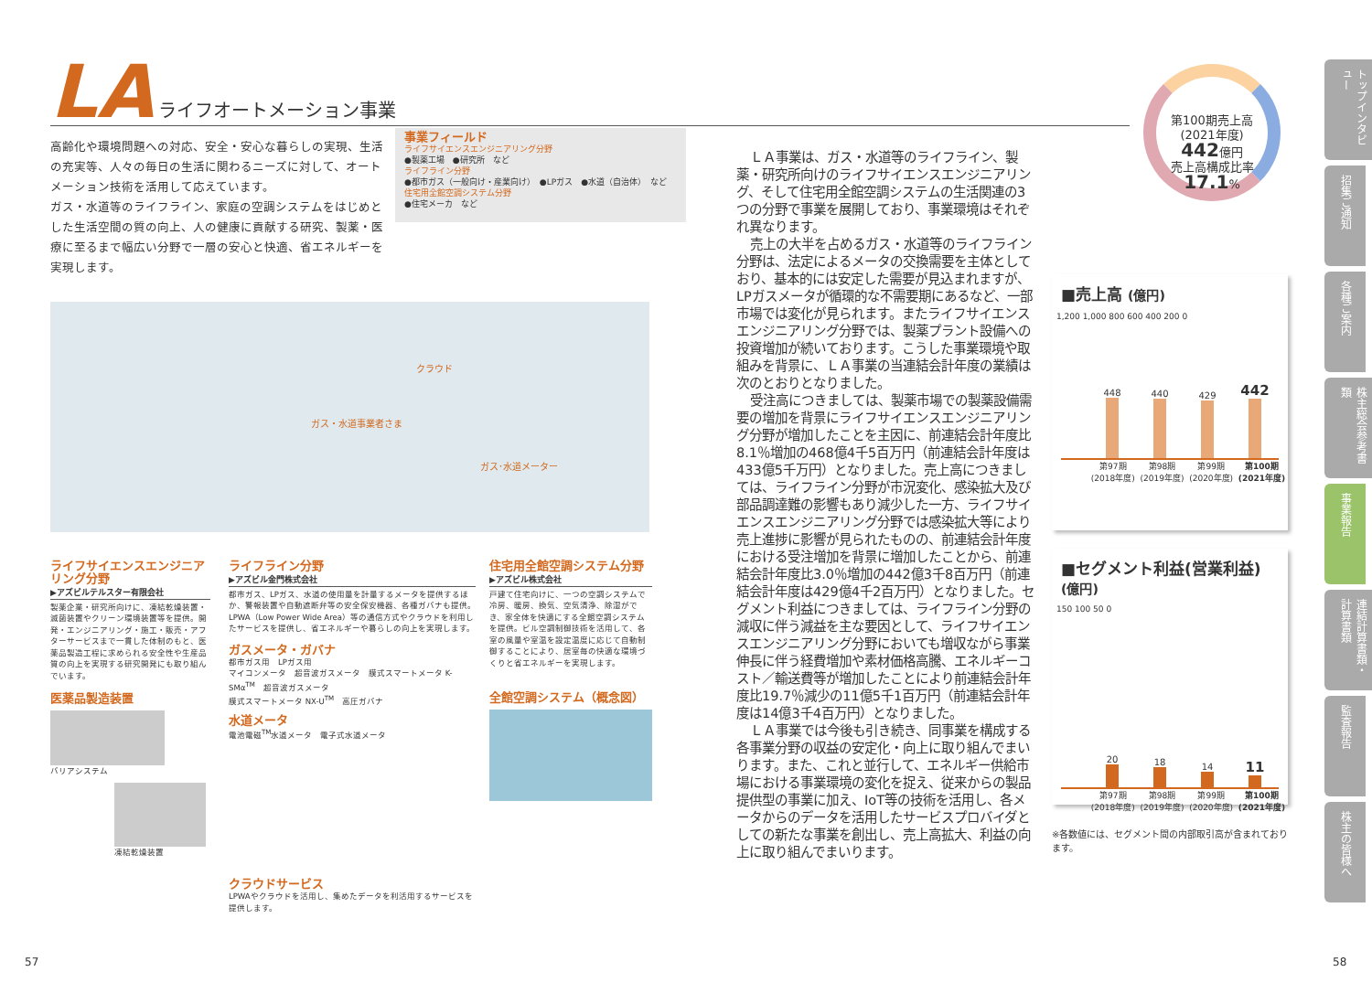LA ライフオートメーション事業
高齢化や環境問題への対応、安全・安心な暮らしの実現、生活の充実等、人々の毎日の生活に関わるニーズに対して、オートメーション技術を活用して応えています。
ガス・水道等のライフライン、家庭の空調システムをはじめとした生活空間の質の向上、人の健康に貢献する研究、製薬・医療に至るまで幅広い分野で一層の安心と快適、省エネルギーを実現します。
事業フィールド
ライフサイエンスエンジニアリング分野
●製薬工場　●研究所　など
ライフライン分野
●都市ガス（一般向け・産業向け）　●LPガス　●水道（自治体）　など
住宅用全館空調システム分野
●住宅メーカ　など
クラウド
ガス・水道事業者さま
ガス･水道メーター
ライフサイエンスエンジニアリング分野
▶アズビルテルスター有限会社
製薬企業・研究所向けに、凍結乾燥装置・滅菌装置やクリーン環境装置等を提供。開発・エンジニアリング・施工・販売・アフターサービスまで一貫した体制のもと、医薬品製造工程に求められる安全性や生産品質の向上を実現する研究開発にも取り組んでいます。
医薬品製造装置
バリアシステム
凍結乾燥装置
ライフライン分野
▶アズビル金門株式会社
都市ガス、LPガス、水道の使用量を計量するメータを提供するほか、警報装置や自動遮断弁等の安全保安機器、各種ガバナも提供。LPWA（Low Power Wide Area）等の通信方式やクラウドを利用したサービスを提供し、省エネルギーや暮らしの向上を実現します。
ガスメータ・ガバナ
都市ガス用　LPガス用
マイコンメータ　超音波ガスメータ　膜式スマートメータ K-SMα<sup>TM</sup>　超音波ガスメータ
膜式スマートメータ NX-U<sup>TM</sup>　高圧ガバナ
水道メータ
電池電磁<sup>TM</sup>水道メータ　電子式水道メータ
クラウドサービス
LPWAやクラウドを活用し、集めたデータを利活用するサービスを提供します。
住宅用全館空調システム分野
▶アズビル株式会社
戸建て住宅向けに、一つの空調システムで冷房、暖房、換気、空気清浄、除湿ができ、家全体を快適にする全館空調システムを提供。ビル空調制御技術を活用して、各室の風量や室温を設定温度に応じて自動制御することにより、居室毎の快適な環境づくりと省エネルギーを実現します。
全館空調システム（概念図）
ＬＡ事業は、ガス・水道等のライフライン、製薬・研究所向けのライフサイエンスエンジニアリング、そして住宅用全館空調システムの生活関連の3つの分野で事業を展開しており、事業環境はそれぞれ異なります。
売上の大半を占めるガス・水道等のライフライン分野は、法定によるメータの交換需要を主体としており、基本的には安定した需要が見込まれますが、LPガスメータが循環的な不需要期にあるなど、一部市場では変化が見られます。またライフサイエンスエンジニアリング分野では、製薬プラント設備への投資増加が続いております。こうした事業環境や取組みを背景に、ＬＡ事業の当連結会計年度の業績は次のとおりとなりました。
受注高につきましては、製薬市場での製薬設備需要の増加を背景にライフサイエンスエンジニアリング分野が増加したことを主因に、前連結会計年度比8.1％増加の468億4千5百万円（前連結会計年度は433億5千万円）となりました。売上高につきましては、ライフライン分野が市況変化、感染拡大及び部品調達難の影響もあり減少した一方、ライフサイエンスエンジニアリング分野では感染拡大等により売上進捗に影響が見られたものの、前連結会計年度における受注増加を背景に増加したことから、前連結会計年度比3.0％増加の442億3千8百万円（前連結会計年度は429億4千2百万円）となりました。セグメント利益につきましては、ライフライン分野の減収に伴う減益を主な要因として、ライフサイエンスエンジニアリング分野においても増収ながら事業伸長に伴う経費増加や素材価格高騰、エネルギーコスト／輸送費等が増加したことにより前連結会計年度比19.7％減少の11億5千1百万円（前連結会計年度は14億3千4百万円）となりました。
ＬＡ事業では今後も引き続き、同事業を構成する各事業分野の収益の安定化・向上に取り組んでまいります。また、これと並行して、エネルギー供給市場における事業環境の変化を捉え、従来からの製品提供型の事業に加え、IoT等の技術を活用し、各メータからのデータを活用したサービスプロバイダとしての新たな事業を創出し、売上高拡大、利益の向上に取り組んでまいります。
第100期売上高
(2021年度)
442億円
売上高構成比率
17.1%
■売上高 (億円)
1,200 1,000 800 600 400 200 0
448
440
429
442
第97期
(2018年度) 第98期
(2019年度) 第99期
(2020年度) 第100期
(2021年度)
■セグメント利益(営業利益) (億円)
150 100 50 0
20
18
14
11
第97期
(2018年度) 第98期
(2019年度) 第99期
(2020年度) 第100期
(2021年度)
※各数値には、セグメント間の内部取引高が含まれております。
トップインタビュー
招集ご通知
各種ご案内
株主総会参考書類
事業報告
連結計算書類・計算書類
監査報告
株主の皆様へ
57 58